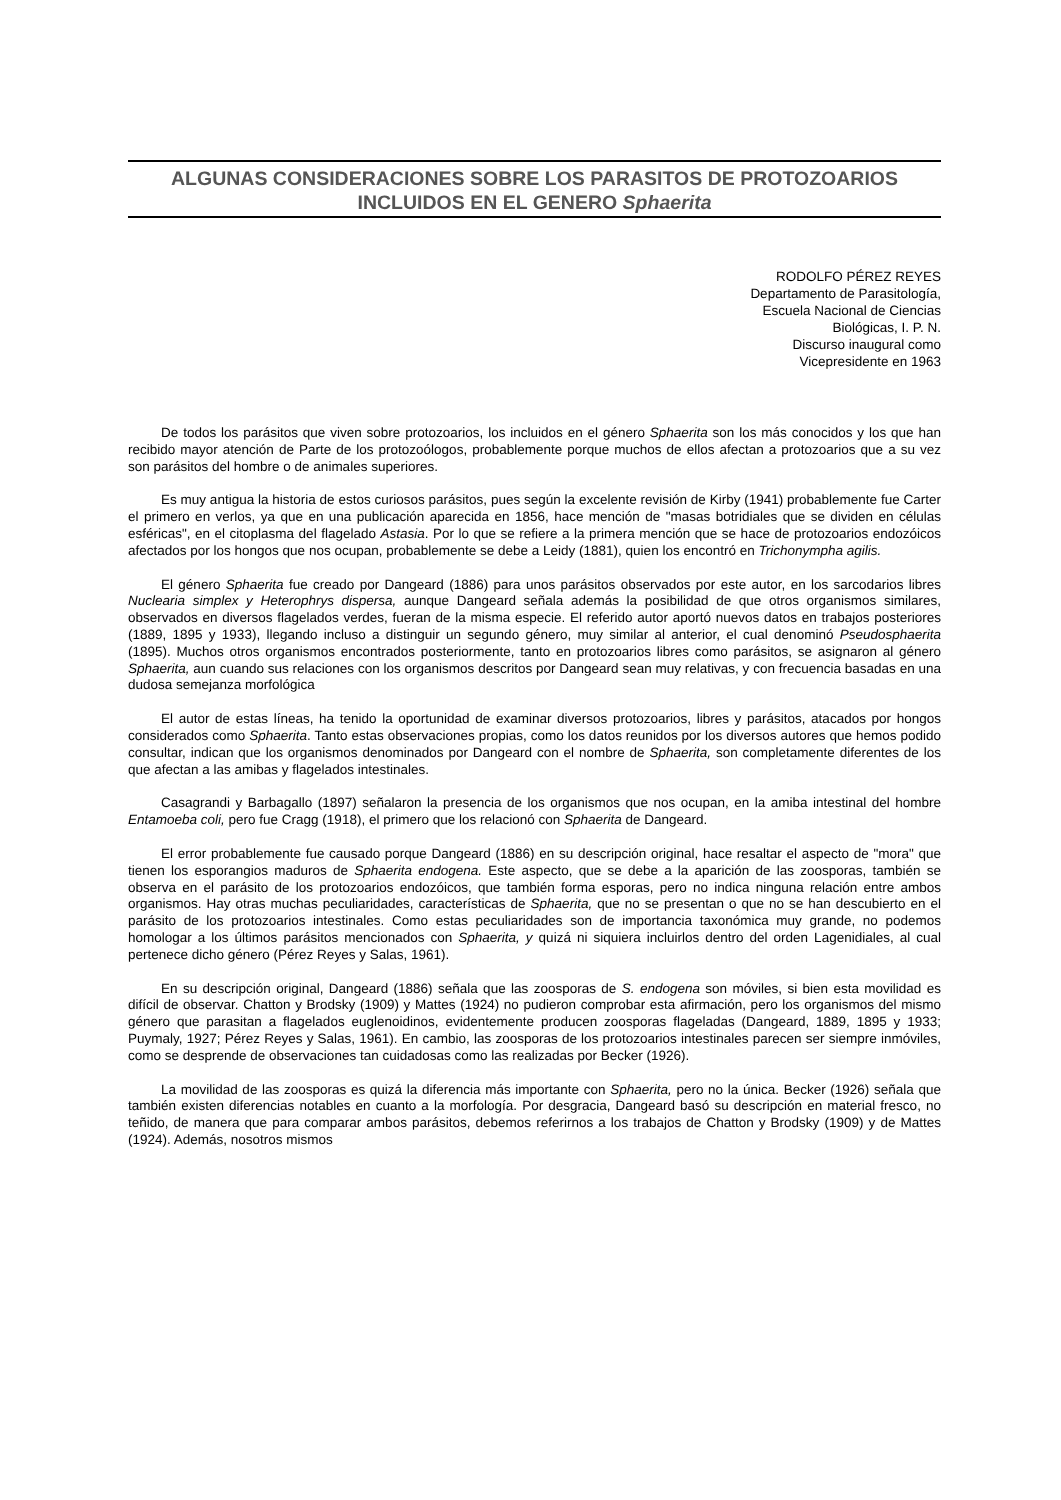ALGUNAS CONSIDERACIONES SOBRE LOS PARASITOS DE PROTOZOARIOS
INCLUIDOS EN EL GENERO Sphaerita
RODOLFO PÉREZ REYES
Departamento de Parasitología,
Escuela Nacional de Ciencias
Biológicas, I. P. N.
Discurso inaugural como
Vicepresidente en 1963
De todos los parásitos que viven sobre protozoarios, los incluidos en el género Sphaerita son los más conocidos y los que han recibido mayor atención de Parte de los protozoólogos, probablemente porque muchos de ellos afectan a protozoarios que a su vez son parásitos del hombre o de animales superiores.
Es muy antigua la historia de estos curiosos parásitos, pues según la excelente revisión de Kirby (1941) probablemente fue Carter el primero en verlos, ya que en una publicación aparecida en 1856, hace mención de "masas botridiales que se dividen en células esféricas", en el citoplasma del flagelado Astasia. Por lo que se refiere a la primera mención que se hace de protozoarios endozóicos afectados por los hongos que nos ocupan, probablemente se debe a Leidy (1881), quien los encontró en Trichonympha agilis.
El género Sphaerita fue creado por Dangeard (1886) para unos parásitos observados por este autor, en los sarcodarios libres Nuclearia simplex y Heterophrys dispersa, aunque Dangeard señala además la posibilidad de que otros organismos similares, observados en diversos flagelados verdes, fueran de la misma especie. El referido autor aportó nuevos datos en trabajos posteriores (1889, 1895 y 1933), llegando incluso a distinguir un segundo género, muy similar al anterior, el cual denominó Pseudosphaerita (1895). Muchos otros organismos encontrados posteriormente, tanto en protozoarios libres como parásitos, se asignaron al género Sphaerita, aun cuando sus relaciones con los organismos descritos por Dangeard sean muy relativas, y con frecuencia basadas en una dudosa semejanza morfológica
El autor de estas líneas, ha tenido la oportunidad de examinar diversos protozoarios, libres y parásitos, atacados por hongos considerados como Sphaerita. Tanto estas observaciones propias, como los datos reunidos por los diversos autores que hemos podido consultar, indican que los organismos denominados por Dangeard con el nombre de Sphaerita, son completamente diferentes de los que afectan a las amibas y flagelados intestinales.
Casagrandi y Barbagallo (1897) señalaron la presencia de los organismos que nos ocupan, en la amiba intestinal del hombre Entamoeba coli, pero fue Cragg (1918), el primero que los relacionó con Sphaerita de Dangeard.
El error probablemente fue causado porque Dangeard (1886) en su descripción original, hace resaltar el aspecto de "mora" que tienen los esporangios maduros de Sphaerita endogena. Este aspecto, que se debe a la aparición de las zoosporas, también se observa en el parásito de los protozoarios endozóicos, que también forma esporas, pero no indica ninguna relación entre ambos organismos. Hay otras muchas peculiaridades, características de Sphaerita, que no se presentan o que no se han descubierto en el parásito de los protozoarios intestinales. Como estas peculiaridades son de importancia taxonómica muy grande, no podemos homologar a los últimos parásitos mencionados con Sphaerita, y quizá ni siquiera incluirlos dentro del orden Lagenidiales, al cual pertenece dicho género (Pérez Reyes y Salas, 1961).
En su descripción original, Dangeard (1886) señala que las zoosporas de S. endogena son móviles, si bien esta movilidad es difícil de observar. Chatton y Brodsky (1909) y Mattes (1924) no pudieron comprobar esta afirmación, pero los organismos del mismo género que parasitan a flagelados euglenoidinos, evidentemente producen zoosporas flageladas (Dangeard, 1889, 1895 y 1933; Puymaly, 1927; Pérez Reyes y Salas, 1961). En cambio, las zoosporas de los protozoarios intestinales parecen ser siempre inmóviles, como se desprende de observaciones tan cuidadosas como las realizadas por Becker (1926).
La movilidad de las zoosporas es quizá la diferencia más importante con Sphaerita, pero no la única. Becker (1926) señala que también existen diferencias notables en cuanto a la morfología. Por desgracia, Dangeard basó su descripción en material fresco, no teñido, de manera que para comparar ambos parásitos, debemos referirnos a los trabajos de Chatton y Brodsky (1909) y de Mattes (1924). Además, nosotros mismos